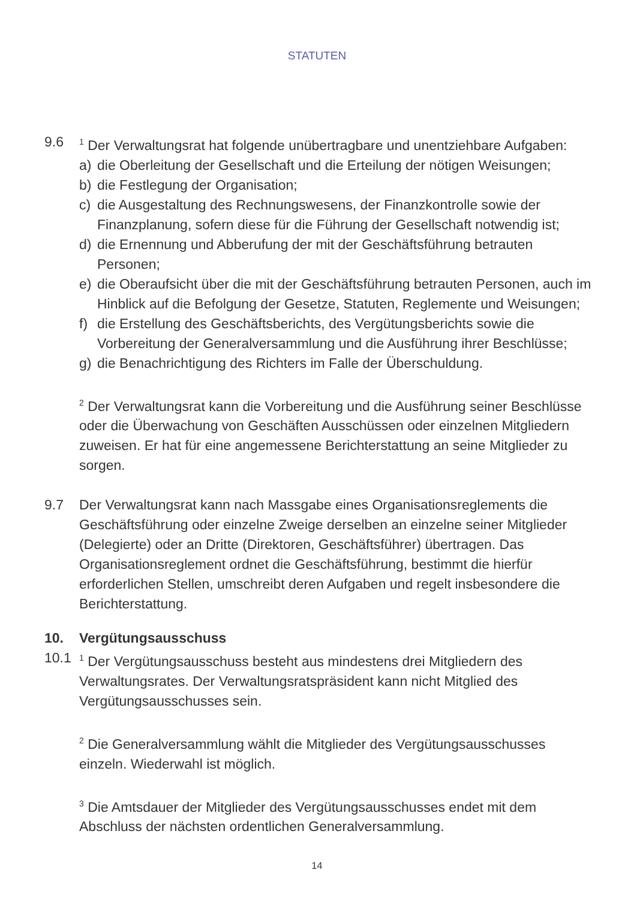STATUTEN
9.6
<sup>1</sup> Der Verwaltungsrat hat folgende unübertragbare und unentziehbare Aufgaben:
a) die Oberleitung der Gesellschaft und die Erteilung der nötigen Weisungen;
b) die Festlegung der Organisation;
c) die Ausgestaltung des Rechnungswesens, der Finanzkontrolle sowie der Finanzplanung, sofern diese für die Führung der Gesellschaft notwendig ist;
d) die Ernennung und Abberufung der mit der Geschäftsführung betrauten Personen;
e) die Oberaufsicht über die mit der Geschäftsführung betrauten Personen, auch im Hinblick auf die Befolgung der Gesetze, Statuten, Reglemente und Weisungen;
f) die Erstellung des Geschäftsberichts, des Vergütungsberichts sowie die Vorbereitung der Generalversammlung und die Ausführung ihrer Beschlüsse;
g) die Benachrichtigung des Richters im Falle der Überschuldung.
<sup>2</sup> Der Verwaltungsrat kann die Vorbereitung und die Ausführung seiner Beschlüsse oder die Überwachung von Geschäften Ausschüssen oder einzelnen Mitgliedern zuweisen. Er hat für eine angemessene Berichterstattung an seine Mitglieder zu sorgen.
9.7 Der Verwaltungsrat kann nach Massgabe eines Organisationsreglements die Geschäftsführung oder einzelne Zweige derselben an einzelne seiner Mitglieder (Delegierte) oder an Dritte (Direktoren, Geschäftsführer) übertragen. Das Organisationsreglement ordnet die Geschäftsführung, bestimmt die hierfür erforderlichen Stellen, umschreibt deren Aufgaben und regelt insbesondere die Berichterstattung.
10. Vergütungsausschuss
10.1
<sup>1</sup> Der Vergütungsausschuss besteht aus mindestens drei Mitgliedern des Verwaltungsrates. Der Verwaltungsratspräsident kann nicht Mitglied des Vergütungsausschusses sein.
<sup>2</sup> Die Generalversammlung wählt die Mitglieder des Vergütungsausschusses einzeln. Wiederwahl ist möglich.
<sup>3</sup> Die Amtsdauer der Mitglieder des Vergütungsausschusses endet mit dem Abschluss der nächsten ordentlichen Generalversammlung.
14